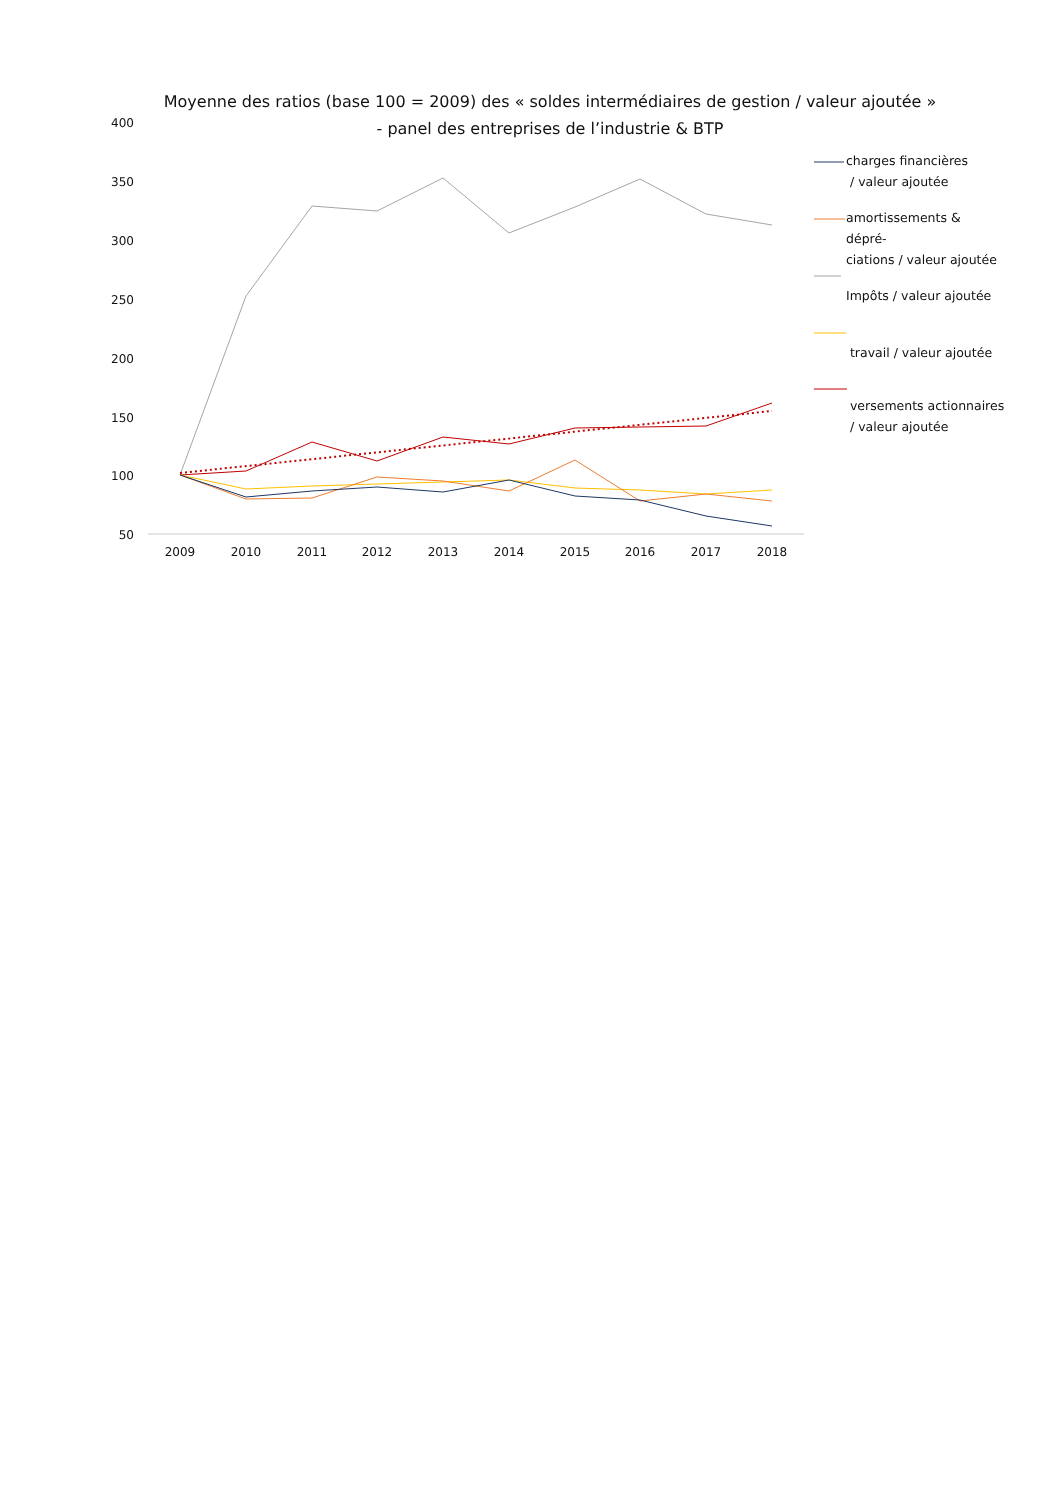Moyenne des ratios (base 100 = 2009) des « soldes intermédiaires de gestion / valeur ajoutée »
- panel des entreprises de l’industrie & BTP
400
350
300
250
200
150
100
50
2009
2010
2011
2012
2013
2014
2015
2016
2017
2018
charges financières
/ valeur ajoutée
amortissements & dépré-­
ciations / valeur ajoutée
Impôts / valeur ajoutée
travail / valeur ajoutée
versements actionnaires
/ valeur ajoutée